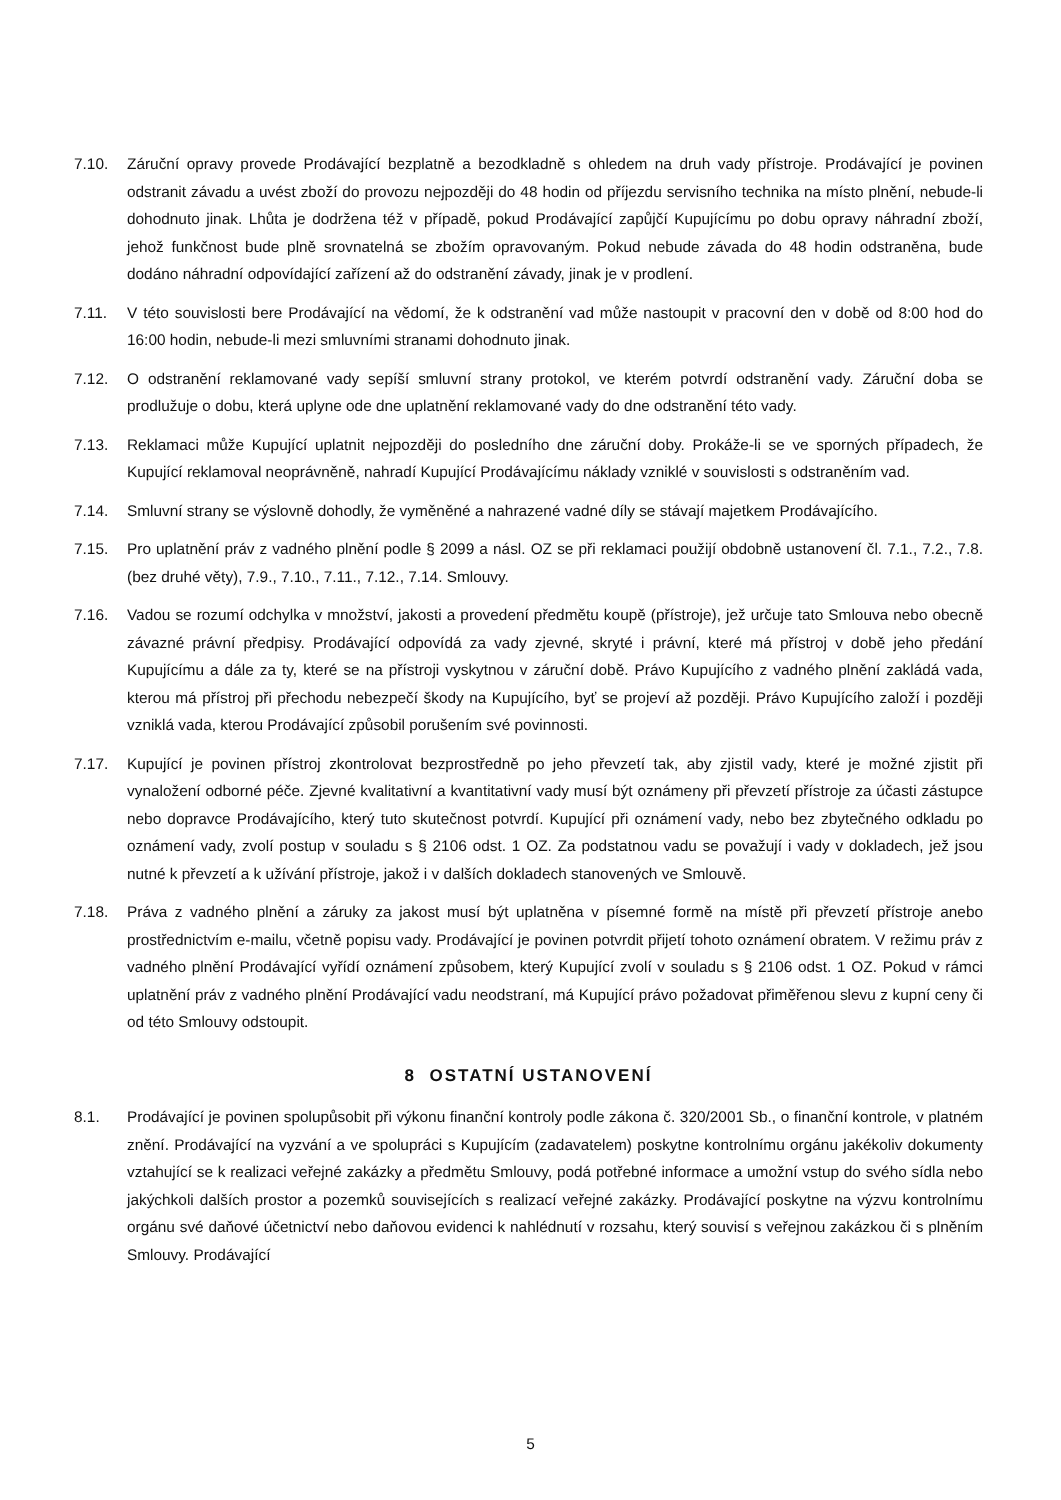7.10. Záruční opravy provede Prodávající bezplatně a bezodkladně s ohledem na druh vady přístroje. Prodávající je povinen odstranit závadu a uvést zboží do provozu nejpozději do 48 hodin od příjezdu servisního technika na místo plnění, nebude-li dohodnuto jinak. Lhůta je dodržena též v případě, pokud Prodávající zapůjčí Kupujícímu po dobu opravy náhradní zboží, jehož funkčnost bude plně srovnatelná se zbožím opravovaným. Pokud nebude závada do 48 hodin odstraněna, bude dodáno náhradní odpovídající zařízení až do odstranění závady, jinak je v prodlení.
7.11. V této souvislosti bere Prodávající na vědomí, že k odstranění vad může nastoupit v pracovní den v době od 8:00 hod do 16:00 hodin, nebude-li mezi smluvními stranami dohodnuto jinak.
7.12. O odstranění reklamované vady sepíší smluvní strany protokol, ve kterém potvrdí odstranění vady. Záruční doba se prodlužuje o dobu, která uplyne ode dne uplatnění reklamované vady do dne odstranění této vady.
7.13. Reklamaci může Kupující uplatnit nejpozději do posledního dne záruční doby. Prokáže-li se ve sporných případech, že Kupující reklamoval neoprávněně, nahradí Kupující Prodávajícímu náklady vzniklé v souvislosti s odstraněním vad.
7.14. Smluvní strany se výslovně dohodly, že vyměněné a nahrazené vadné díly se stávají majetkem Prodávajícího.
7.15. Pro uplatnění práv z vadného plnění podle § 2099 a násl. OZ se při reklamaci použijí obdobně ustanovení čl. 7.1., 7.2., 7.8. (bez druhé věty), 7.9., 7.10., 7.11., 7.12., 7.14. Smlouvy.
7.16. Vadou se rozumí odchylka v množství, jakosti a provedení předmětu koupě (přístroje), jež určuje tato Smlouva nebo obecně závazné právní předpisy. Prodávající odpovídá za vady zjevné, skryté i právní, které má přístroj v době jeho předání Kupujícímu a dále za ty, které se na přístroji vyskytnou v záruční době. Právo Kupujícího z vadného plnění zakládá vada, kterou má přístroj při přechodu nebezpečí škody na Kupujícího, byť se projeví až později. Právo Kupujícího založí i později vzniklá vada, kterou Prodávající způsobil porušením své povinnosti.
7.17. Kupující je povinen přístroj zkontrolovat bezprostředně po jeho převzetí tak, aby zjistil vady, které je možné zjistit při vynaložení odborné péče. Zjevné kvalitativní a kvantitativní vady musí být oznámeny při převzetí přístroje za účasti zástupce nebo dopravce Prodávajícího, který tuto skutečnost potvrdí. Kupující při oznámení vady, nebo bez zbytečného odkladu po oznámení vady, zvolí postup v souladu s § 2106 odst. 1 OZ. Za podstatnou vadu se považují i vady v dokladech, jež jsou nutné k převzetí a k užívání přístroje, jakož i v dalších dokladech stanovených ve Smlouvě.
7.18. Práva z vadného plnění a záruky za jakost musí být uplatněna v písemné formě na místě při převzetí přístroje anebo prostřednictvím e-mailu, včetně popisu vady. Prodávající je povinen potvrdit přijetí tohoto oznámení obratem. V režimu práv z vadného plnění Prodávající vyřídí oznámení způsobem, který Kupující zvolí v souladu s § 2106 odst. 1 OZ. Pokud v rámci uplatnění práv z vadného plnění Prodávající vadu neodstraní, má Kupující právo požadovat přiměřenou slevu z kupní ceny či od této Smlouvy odstoupit.
8 OSTATNÍ USTANOVENÍ
8.1. Prodávající je povinen spolupůsobit při výkonu finanční kontroly podle zákona č. 320/2001 Sb., o finanční kontrole, v platném znění. Prodávající na vyzvání a ve spolupráci s Kupujícím (zadavatelem) poskytne kontrolnímu orgánu jakékoliv dokumenty vztahující se k realizaci veřejné zakázky a předmětu Smlouvy, podá potřebné informace a umožní vstup do svého sídla nebo jakýchkoli dalších prostor a pozemků souvisejících s realizací veřejné zakázky. Prodávající poskytne na výzvu kontrolnímu orgánu své daňové účetnictví nebo daňovou evidenci k nahlédnutí v rozsahu, který souvisí s veřejnou zakázkou či s plněním Smlouvy. Prodávající
5